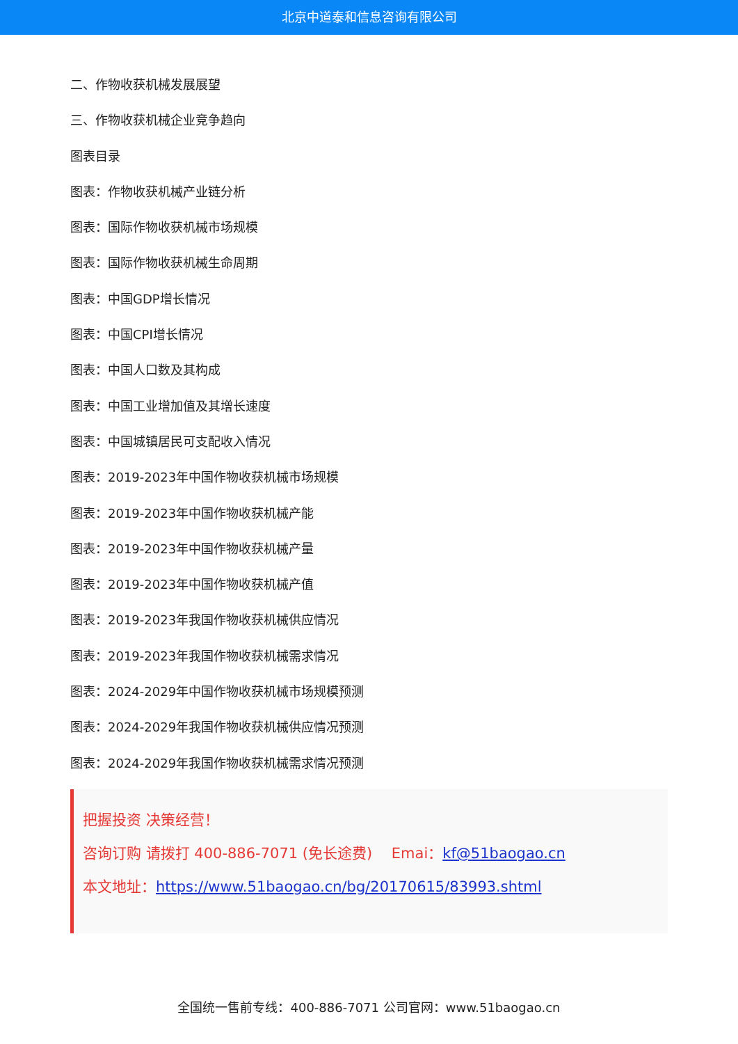北京中道泰和信息咨询有限公司
二、作物收获机械发展展望
三、作物收获机械企业竞争趋向
图表目录
图表：作物收获机械产业链分析
图表：国际作物收获机械市场规模
图表：国际作物收获机械生命周期
图表：中国GDP增长情况
图表：中国CPI增长情况
图表：中国人口数及其构成
图表：中国工业增加值及其增长速度
图表：中国城镇居民可支配收入情况
图表：2019-2023年中国作物收获机械市场规模
图表：2019-2023年中国作物收获机械产能
图表：2019-2023年中国作物收获机械产量
图表：2019-2023年中国作物收获机械产值
图表：2019-2023年我国作物收获机械供应情况
图表：2019-2023年我国作物收获机械需求情况
图表：2024-2029年中国作物收获机械市场规模预测
图表：2024-2029年我国作物收获机械供应情况预测
图表：2024-2029年我国作物收获机械需求情况预测
把握投资 决策经营！
咨询订购 请拨打 400-886-7071 (免长途费)　 Emai：kf@51baogao.cn
本文地址：https://www.51baogao.cn/bg/20170615/83993.shtml
全国统一售前专线：400-886-7071 公司官网：www.51baogao.cn